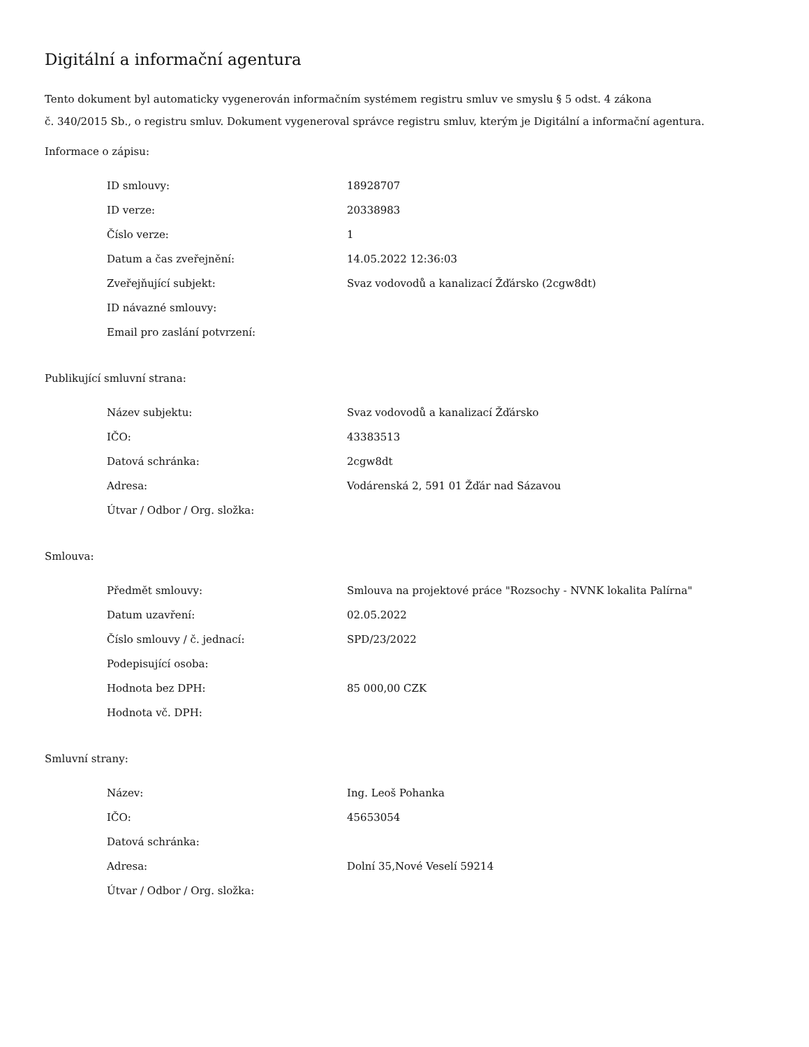Digitální a informační agentura
Tento dokument byl automaticky vygenerován informačním systémem registru smluv ve smyslu § 5 odst. 4 zákona
č. 340/2015 Sb., o registru smluv. Dokument vygeneroval správce registru smluv, kterým je Digitální a informační agentura.
Informace o zápisu:
| ID smlouvy: | 18928707 |
| ID verze: | 20338983 |
| Číslo verze: | 1 |
| Datum a čas zveřejnění: | 14.05.2022 12:36:03 |
| Zveřejňující subjekt: | Svaz vodovodů a kanalizací Žďársko (2cgw8dt) |
| ID návazné smlouvy: | |
| Email pro zaslání potvrzení: | |
Publikující smluvní strana:
| Název subjektu: | Svaz vodovodů a kanalizací Žďársko |
| IČO: | 43383513 |
| Datová schránka: | 2cgw8dt |
| Adresa: | Vodárenská 2, 591 01 Žďár nad Sázavou |
| Útvar / Odbor / Org. složka: | |
Smlouva:
| Předmět smlouvy: | Smlouva na projektové práce "Rozsochy - NVNK lokalita Palírna" |
| Datum uzavření: | 02.05.2022 |
| Číslo smlouvy / č. jednací: | SPD/23/2022 |
| Podepisující osoba: | |
| Hodnota bez DPH: | 85 000,00 CZK |
| Hodnota vč. DPH: | |
Smluvní strany:
| Název: | Ing. Leoš Pohanka |
| IČO: | 45653054 |
| Datová schránka: | |
| Adresa: | Dolní 35,Nové Veselí 59214 |
| Útvar / Odbor / Org. složka: | |